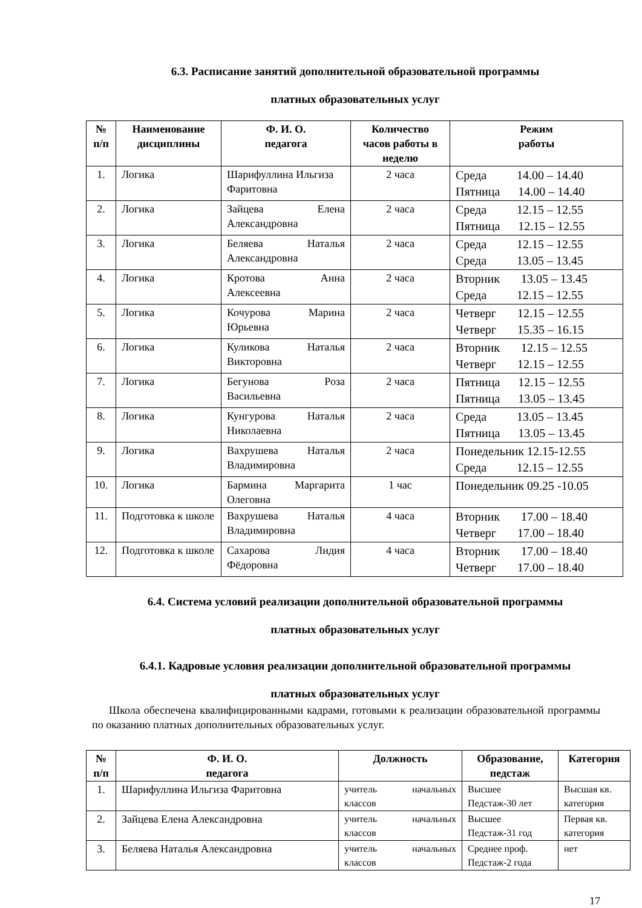6.3. Расписание занятий дополнительной образовательной программы
платных образовательных услуг
| № п/п | Наименование дисциплины | Ф. И. О. педагога | Количество часов работы в неделю | Режим работы |
| --- | --- | --- | --- | --- |
| 1. | Логика | Шарифуллина Ильгиза Фаритовна | 2 часа | Среда 14.00 – 14.40 Пятница 14.00 – 14.40 |
| 2. | Логика | Зайцева Елена Александровна | 2 часа | Среда 12.15 – 12.55 Пятница 12.15 – 12.55 |
| 3. | Логика | Беляева Наталья Александровна | 2 часа | Среда 12.15 – 12.55 Среда 13.05 – 13.45 |
| 4. | Логика | Кротова Анна Алексеевна | 2 часа | Вторник 13.05 – 13.45 Среда 12.15 – 12.55 |
| 5. | Логика | Кочурова Марина Юрьевна | 2 часа | Четверг 12.15 – 12.55 Четверг 15.35 – 16.15 |
| 6. | Логика | Куликова Наталья Викторовна | 2 часа | Вторник 12.15 – 12.55 Четверг 12.15 – 12.55 |
| 7. | Логика | Бегунова Роза Васильевна | 2 часа | Пятница 12.15 – 12.55 Пятница 13.05 – 13.45 |
| 8. | Логика | Кунгурова Наталья Николаевна | 2 часа | Среда 13.05 – 13.45 Пятница 13.05 – 13.45 |
| 9. | Логика | Вахрушева Наталья Владимировна | 2 часа | Понедельник 12.15-12.55 Среда 12.15 – 12.55 |
| 10. | Логика | Бармина Маргарита Олеговна | 1 час | Понедельник 09.25 -10.05 |
| 11. | Подготовка к школе | Вахрушева Наталья Владимировна | 4 часа | Вторник 17.00 – 18.40 Четверг 17.00 – 18.40 |
| 12. | Подготовка к школе | Сахарова Лидия Фёдоровна | 4 часа | Вторник 17.00 – 18.40 Четверг 17.00 – 18.40 |
6.4. Система условий реализации дополнительной образовательной программы
платных образовательных услуг
6.4.1. Кадровые условия реализации дополнительной образовательной программы
платных образовательных услуг
Школа обеспечена квалифицированными кадрами, готовыми к реализации образовательной программы по оказанию платных дополнительных образовательных услуг.
| № п/п | Ф. И. О. педагога | Должность | Образование, педстаж | Категория |
| --- | --- | --- | --- | --- |
| 1. | Шарифуллина Ильгиза Фаритовна | учитель начальных классов | Высшее Педстаж-30 лет | Высшая кв. категория |
| 2. | Зайцева Елена Александровна | учитель начальных классов | Высшее Педстаж-31 год | Первая кв. категория |
| 3. | Беляева Наталья Александровна | учитель начальных классов | Среднее проф. Педстаж-2 года | нет |
17